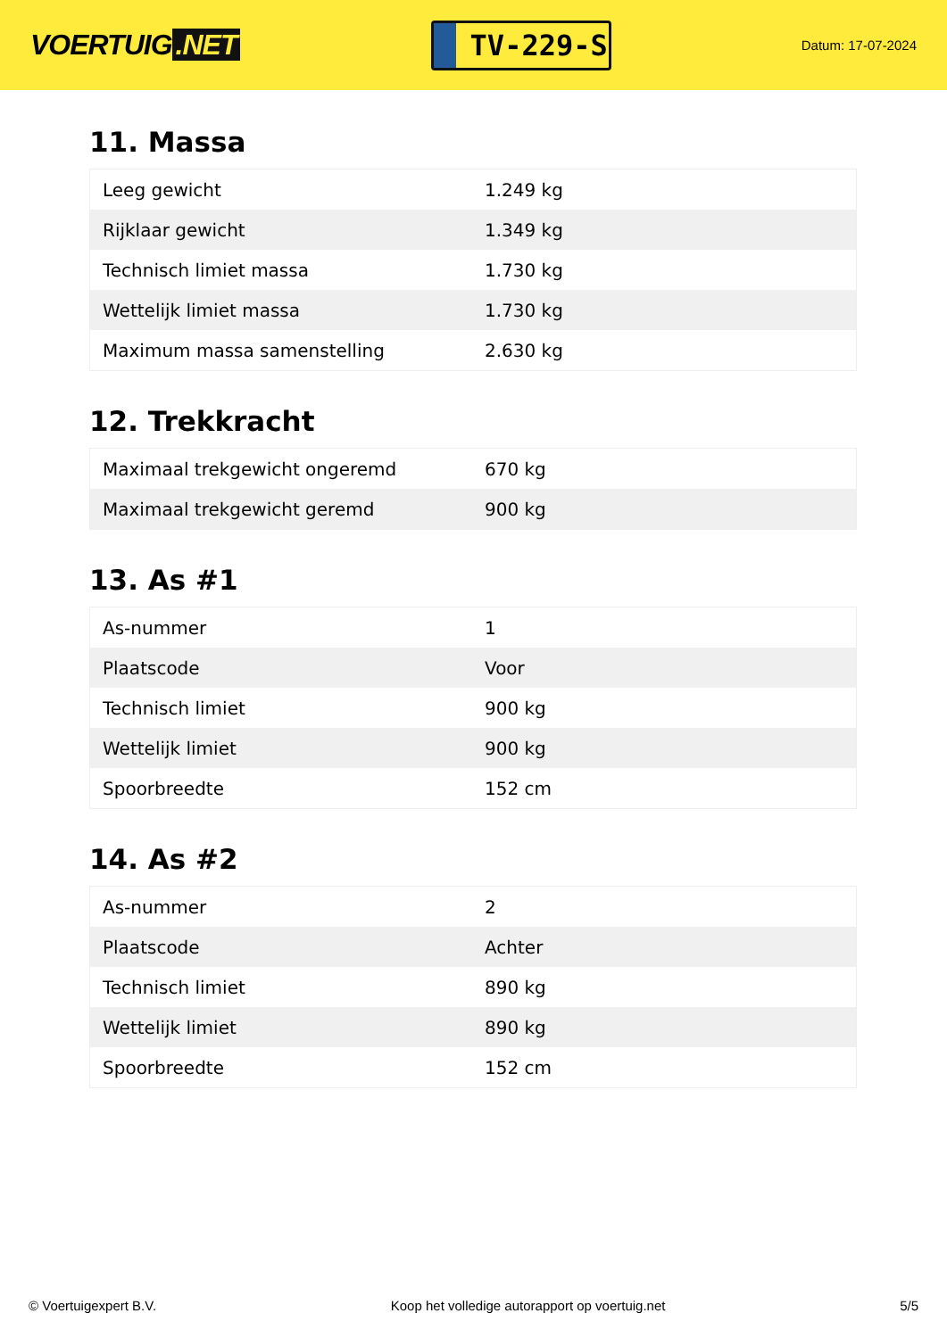VOERTUIG.NET
TV-229-S
Datum: 17-07-2024
11. Massa
| Leeg gewicht | 1.249 kg |
| Rijklaar gewicht | 1.349 kg |
| Technisch limiet massa | 1.730 kg |
| Wettelijk limiet massa | 1.730 kg |
| Maximum massa samenstelling | 2.630 kg |
12. Trekkracht
| Maximaal trekgewicht ongeremd | 670 kg |
| Maximaal trekgewicht geremd | 900 kg |
13. As #1
| As-nummer | 1 |
| Plaatscode | Voor |
| Technisch limiet | 900 kg |
| Wettelijk limiet | 900 kg |
| Spoorbreedte | 152 cm |
14. As #2
| As-nummer | 2 |
| Plaatscode | Achter |
| Technisch limiet | 890 kg |
| Wettelijk limiet | 890 kg |
| Spoorbreedte | 152 cm |
© Voertuigexpert B.V. Koop het volledige autorapport op voertuig.net 5/5